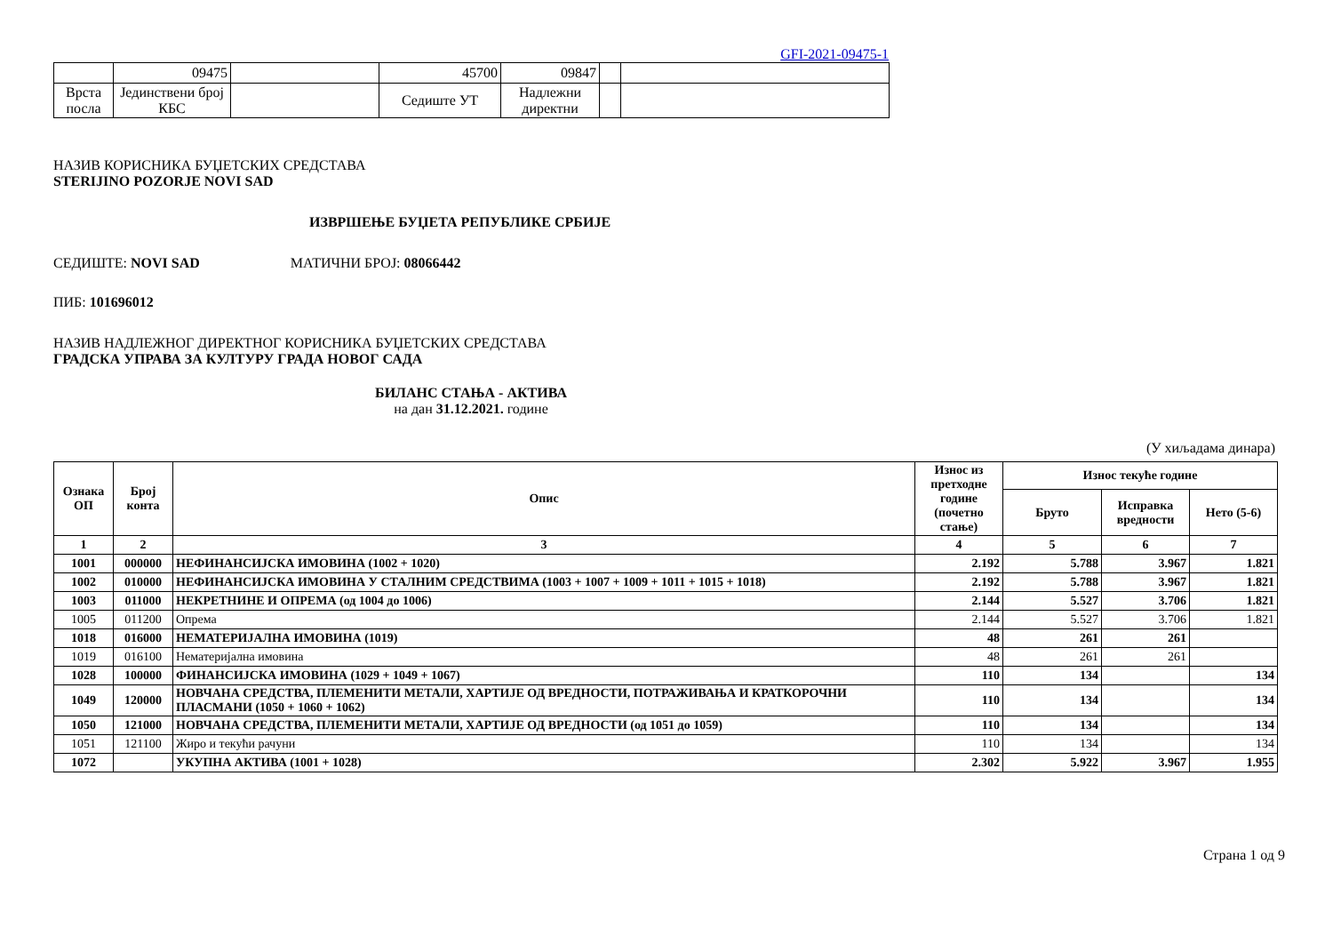GFI-2021-09475-1
| | 09475 | | 45700 | 09847 | | |
| Врста посла | Јединствени број КБС | | Седиште УТ | Надлежни директни | | |
НАЗИВ КОРИСНИКА БУЏЕТСКИХ СРЕДСТАВА
STERIJINO POZORJE NOVI SAD
ИЗВРШЕЊЕ БУЏЕТА РЕПУБЛИКЕ СРБИЈЕ
СЕДИШТЕ: NOVI SAD МАТИЧНИ БРОЈ: 08066442
ПИБ: 101696012
НАЗИВ НАДЛЕЖНОГ ДИРЕКТНОГ КОРИСНИКА БУЏЕТСКИХ СРЕДСТАВА
ГРАДСКА УПРАВА ЗА КУЛТУРУ ГРАДА НОВОГ САДА
БИЛАНС СТАЊА - АКТИВА
на дан 31.12.2021. године
(У хиљадама динара)
| Ознака ОП | Број конта | Опис | Износ из претходне године (почетно стање) | Износ текуће године | | |
| --- | --- | --- | --- | --- | --- | --- |
| | | | | Бруто | Исправка вредности | Нето (5-6) |
| 1 | 2 | 3 | 4 | 5 | 6 | 7 |
| 1001 | 000000 | НЕФИНАНСИЈСКА ИМОВИНА (1002 + 1020) | 2.192 | 5.788 | 3.967 | 1.821 |
| 1002 | 010000 | НЕФИНАНСИЈСКА ИМОВИНА У СТАЛНИМ СРЕДСТВИМА (1003 + 1007 + 1009 + 1011 + 1015 + 1018) | 2.192 | 5.788 | 3.967 | 1.821 |
| 1003 | 011000 | НЕКРЕТНИНЕ И ОПРЕМА (од 1004 до 1006) | 2.144 | 5.527 | 3.706 | 1.821 |
| 1005 | 011200 | Опрема | 2.144 | 5.527 | 3.706 | 1.821 |
| 1018 | 016000 | НЕМАТЕРИЈАЛНА ИМОВИНА (1019) | 48 | 261 | 261 | |
| 1019 | 016100 | Нематеријална имовина | 48 | 261 | 261 | |
| 1028 | 100000 | ФИНАНСИЈСКА ИМОВИНА (1029 + 1049 + 1067) | 110 | 134 | | 134 |
| 1049 | 120000 | НОВЧАНА СРЕДСТВА, ПЛЕМЕНИТИ МЕТАЛИ, ХАРТИЈЕ ОД ВРЕДНОСТИ, ПОТРАЖИВАЊА И КРАТКОРОЧНИ ПЛАСМАНИ (1050 + 1060 + 1062) | 110 | 134 | | 134 |
| 1050 | 121000 | НОВЧАНА СРЕДСТВА, ПЛЕМЕНИТИ МЕТАЛИ, ХАРТИЈЕ ОД ВРЕДНОСТИ (од 1051 до 1059) | 110 | 134 | | 134 |
| 1051 | 121100 | Жиро и текући рачуни | 110 | 134 | | 134 |
| 1072 | | УКУПНА АКТИВА (1001 + 1028) | 2.302 | 5.922 | 3.967 | 1.955 |
Страна 1 од 9